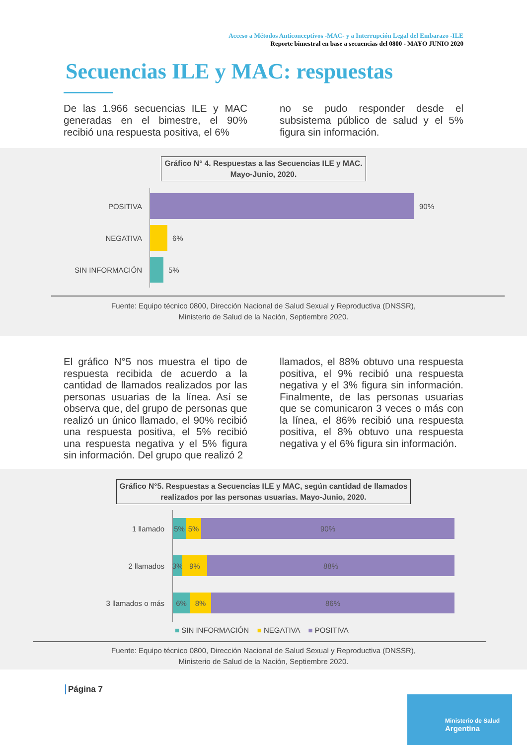Acceso a Métodos Anticonceptivos -MAC- y a Interrupción Legal del Embarazo -ILE
Reporte bimestral en base a secuencias del 0800 - MAYO JUNIO 2020
Secuencias ILE y MAC: respuestas
De las 1.966 secuencias ILE y MAC generadas en el bimestre, el 90% recibió una respuesta positiva, el 6%
no se pudo responder desde el subsistema público de salud y el 5% figura sin información.
Gráfico N° 4. Respuestas a las Secuencias ILE y MAC.
Mayo-Junio, 2020.
POSITIVA 90%
NEGATIVA 6%
SIN INFORMACIÓN 5%
Fuente: Equipo técnico 0800, Dirección Nacional de Salud Sexual y Reproductiva (DNSSR),
Ministerio de Salud de la Nación, Septiembre 2020.
El gráfico N°5 nos muestra el tipo de respuesta recibida de acuerdo a la cantidad de llamados realizados por las personas usuarias de la línea. Así se observa que, del grupo de personas que realizó un único llamado, el 90% recibió una respuesta positiva, el 5% recibió una respuesta negativa y el 5% figura sin información. Del grupo que realizó 2
llamados, el 88% obtuvo una respuesta positiva, el 9% recibió una respuesta negativa y el 3% figura sin información. Finalmente, de las personas usuarias que se comunicaron 3 veces o más con la línea, el 86% recibió una respuesta positiva, el 8% obtuvo una respuesta negativa y el 6% figura sin información.
Gráfico N°5. Respuestas a Secuencias ILE y MAC, según cantidad de llamados
realizados por las personas usuarias. Mayo-Junio, 2020.
1 llamado
5% 5% 90%
2 llamados
3% 9% 88%
3 llamados o más
6% 8% 86%
■ SIN INFORMACIÓN ■ NEGATIVA ■ POSITIVA
Fuente: Equipo técnico 0800, Dirección Nacional de Salud Sexual y Reproductiva (DNSSR),
Ministerio de Salud de la Nación, Septiembre 2020.
Página 7
Ministerio de Salud
Argentina